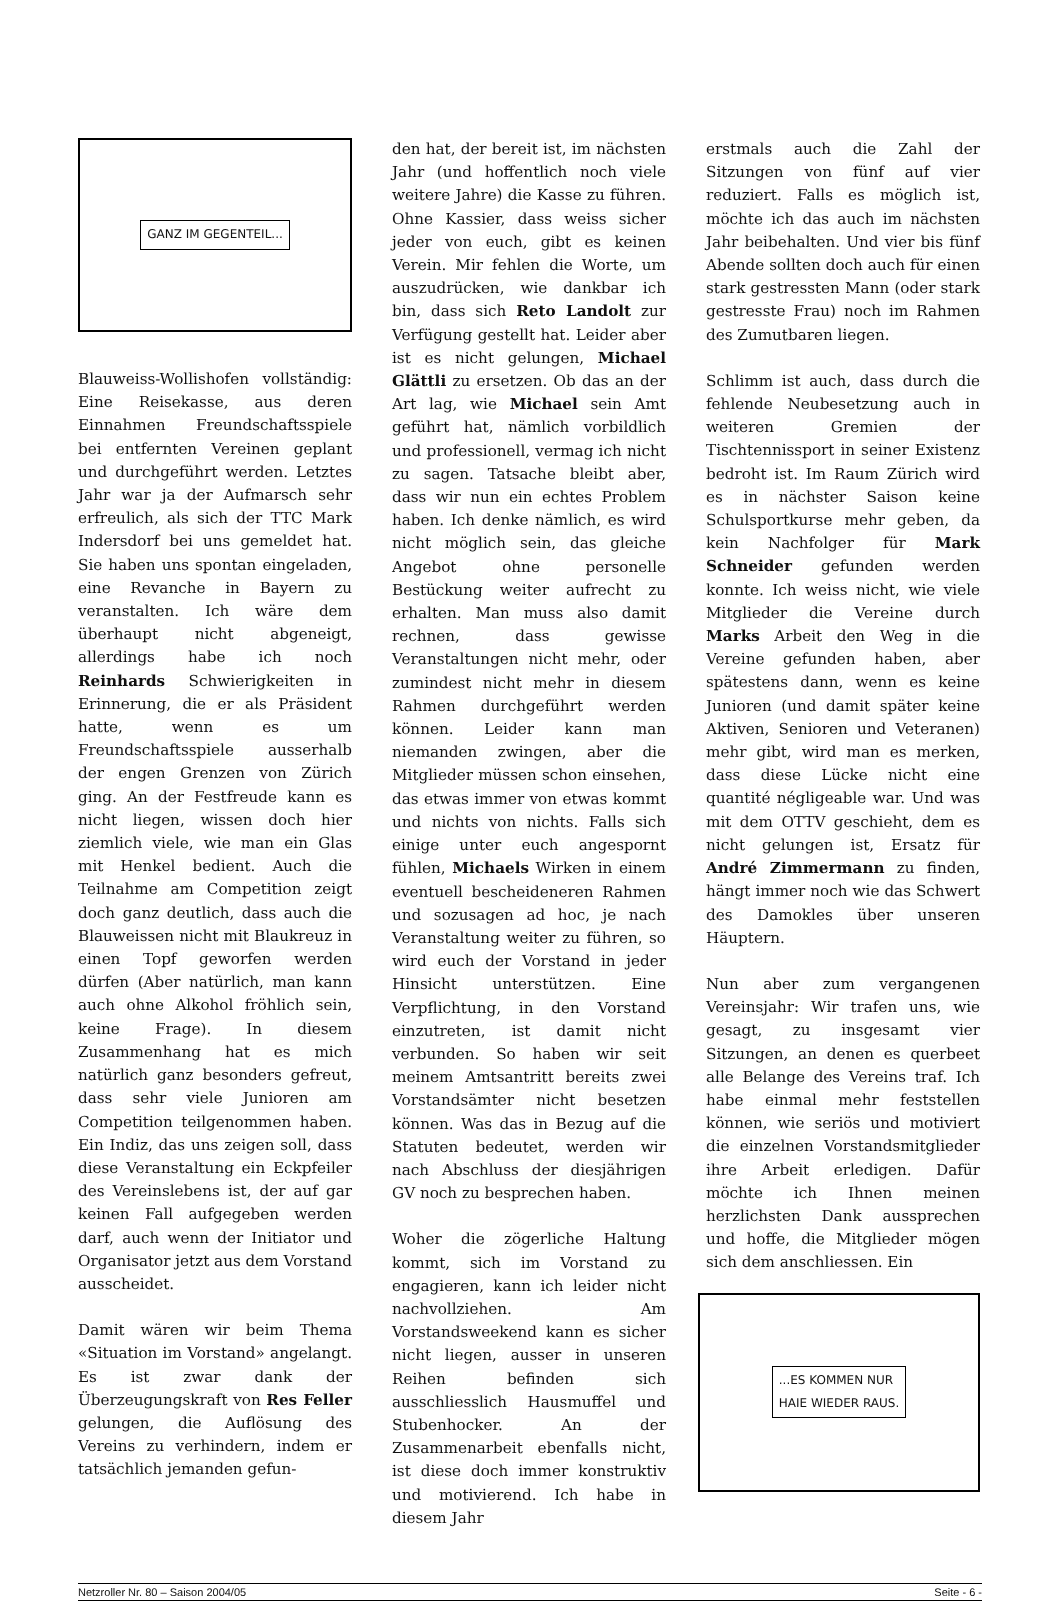GANZ IM GEGENTEIL...
Blauweiss-Wollishofen vollständig: Eine Reisekasse, aus deren Einnahmen Freundschaftsspiele bei entfernten Vereinen geplant und durchgeführt werden. Letztes Jahr war ja der Aufmarsch sehr erfreulich, als sich der TTC Mark Indersdorf bei uns gemeldet hat. Sie haben uns spontan eingeladen, eine Revanche in Bayern zu veranstalten. Ich wäre dem überhaupt nicht abgeneigt, allerdings habe ich noch Reinhards Schwierigkeiten in Erinnerung, die er als Präsident hatte, wenn es um Freundschaftsspiele ausserhalb der engen Grenzen von Zürich ging. An der Festfreude kann es nicht liegen, wissen doch hier ziemlich viele, wie man ein Glas mit Henkel bedient. Auch die Teilnahme am Competition zeigt doch ganz deutlich, dass auch die Blauweissen nicht mit Blaukreuz in einen Topf geworfen werden dürfen (Aber natürlich, man kann auch ohne Alkohol fröhlich sein, keine Frage). In diesem Zusammenhang hat es mich natürlich ganz besonders gefreut, dass sehr viele Junioren am Competition teilgenommen haben. Ein Indiz, das uns zeigen soll, dass diese Veranstaltung ein Eckpfeiler des Vereinslebens ist, der auf gar keinen Fall aufgegeben werden darf, auch wenn der Initiator und Organisator jetzt aus dem Vorstand ausscheidet.
Damit wären wir beim Thema «Situation im Vorstand» angelangt. Es ist zwar dank der Überzeugungskraft von Res Feller gelungen, die Auflösung des Vereins zu verhindern, indem er tatsächlich jemanden gefun-
den hat, der bereit ist, im nächsten Jahr (und hoffentlich noch viele weitere Jahre) die Kasse zu führen. Ohne Kassier, dass weiss sicher jeder von euch, gibt es keinen Verein. Mir fehlen die Worte, um auszudrücken, wie dankbar ich bin, dass sich Reto Landolt zur Verfügung gestellt hat. Leider aber ist es nicht gelungen, Michael Glättli zu ersetzen. Ob das an der Art lag, wie Michael sein Amt geführt hat, nämlich vorbildlich und professionell, vermag ich nicht zu sagen. Tatsache bleibt aber, dass wir nun ein echtes Problem haben. Ich denke nämlich, es wird nicht möglich sein, das gleiche Angebot ohne personelle Bestückung weiter aufrecht zu erhalten. Man muss also damit rechnen, dass gewisse Veranstaltungen nicht mehr, oder zumindest nicht mehr in diesem Rahmen durchgeführt werden können. Leider kann man niemanden zwingen, aber die Mitglieder müssen schon einsehen, das etwas immer von etwas kommt und nichts von nichts. Falls sich einige unter euch angespornt fühlen, Michaels Wirken in einem eventuell bescheideneren Rahmen und sozusagen ad hoc, je nach Veranstaltung weiter zu führen, so wird euch der Vorstand in jeder Hinsicht unterstützen. Eine Verpflichtung, in den Vorstand einzutreten, ist damit nicht verbunden. So haben wir seit meinem Amtsantritt bereits zwei Vorstandsämter nicht besetzen können. Was das in Bezug auf die Statuten bedeutet, werden wir nach Abschluss der diesjährigen GV noch zu besprechen haben.
Woher die zögerliche Haltung kommt, sich im Vorstand zu engagieren, kann ich leider nicht nachvollziehen. Am Vorstandsweekend kann es sicher nicht liegen, ausser in unseren Reihen befinden sich ausschliesslich Hausmuffel und Stubenhocker. An der Zusammenarbeit ebenfalls nicht, ist diese doch immer konstruktiv und motivierend. Ich habe in diesem Jahr
erstmals auch die Zahl der Sitzungen von fünf auf vier reduziert. Falls es möglich ist, möchte ich das auch im nächsten Jahr beibehalten. Und vier bis fünf Abende sollten doch auch für einen stark gestressten Mann (oder stark gestresste Frau) noch im Rahmen des Zumutbaren liegen.
Schlimm ist auch, dass durch die fehlende Neubesetzung auch in weiteren Gremien der Tischtennissport in seiner Existenz bedroht ist. Im Raum Zürich wird es in nächster Saison keine Schulsportkurse mehr geben, da kein Nachfolger für Mark Schneider gefunden werden konnte. Ich weiss nicht, wie viele Mitglieder die Vereine durch Marks Arbeit den Weg in die Vereine gefunden haben, aber spätestens dann, wenn es keine Junioren (und damit später keine Aktiven, Senioren und Veteranen) mehr gibt, wird man es merken, dass diese Lücke nicht eine quantité négligeable war. Und was mit dem OTTV geschieht, dem es nicht gelungen ist, Ersatz für André Zimmermann zu finden, hängt immer noch wie das Schwert des Damokles über unseren Häuptern.
Nun aber zum vergangenen Vereinsjahr: Wir trafen uns, wie gesagt, zu insgesamt vier Sitzungen, an denen es querbeet alle Belange des Vereins traf. Ich habe einmal mehr feststellen können, wie seriös und motiviert die einzelnen Vorstandsmitglieder ihre Arbeit erledigen. Dafür möchte ich Ihnen meinen herzlichsten Dank aussprechen und hoffe, die Mitglieder mögen sich dem anschliessen. Ein
...ES KOMMEN NUR
HAIE WIEDER RAUS.
Netzroller Nr. 80 – Saison 2004/05 Seite - 6 -